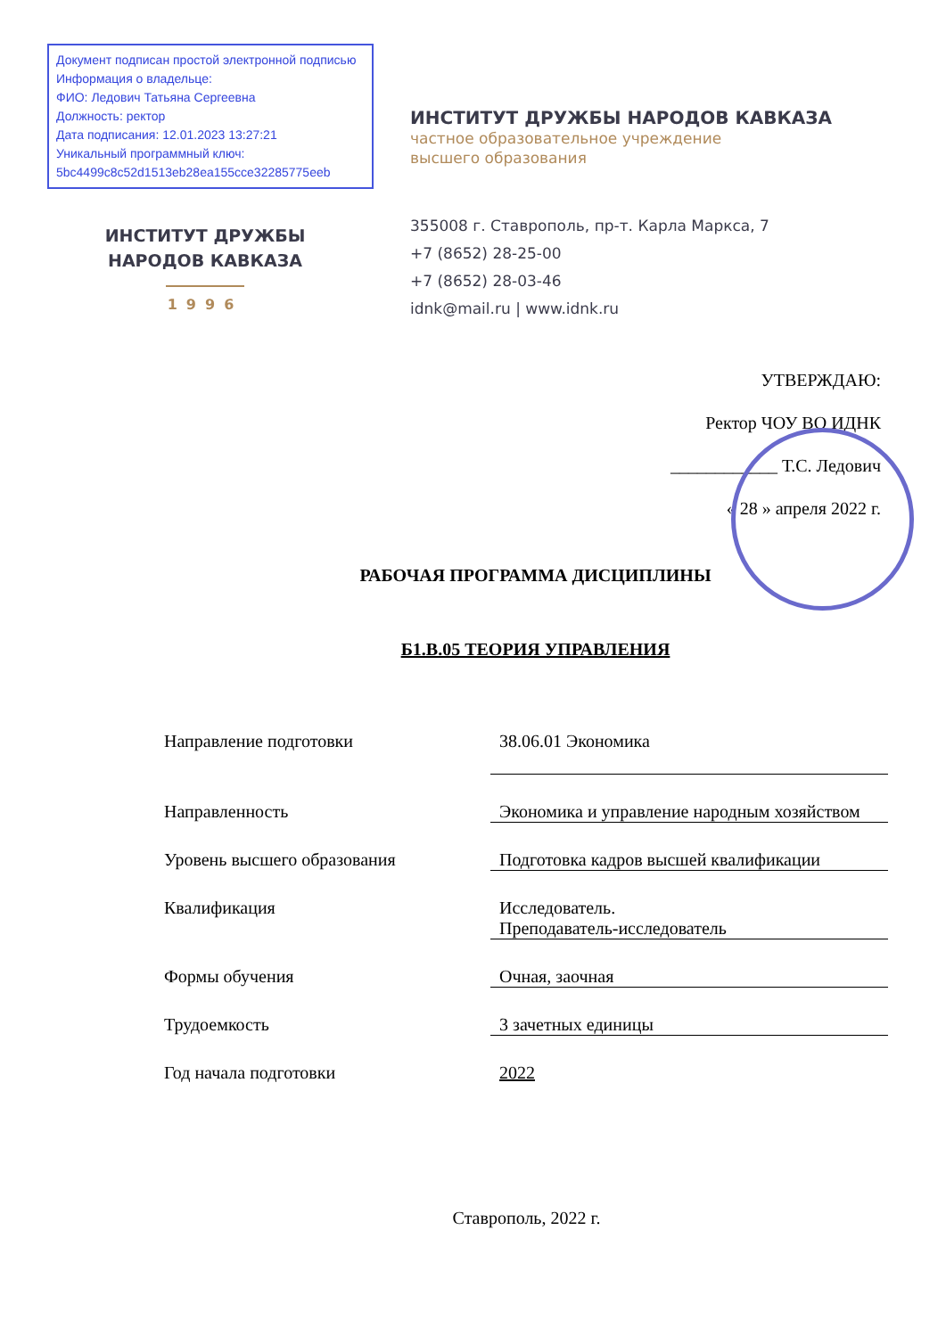Документ подписан простой электронной подписью
Информация о владельце:
ФИО: Ледович Татьяна Сергеевна
Должность: ректор
Дата подписания: 12.01.2023 13:27:21
Уникальный программный ключ:
5bc4499c8c52d1513eb28ea155cce32285775eeb
ИНСТИТУТ ДРУЖБЫ
НАРОДОВ КАВКАЗА
1996
ИНСТИТУТ ДРУЖБЫ НАРОДОВ КАВКАЗА
частное образовательное учреждение
высшего образования
355008 г. Ставрополь, пр-т. Карла Маркса, 7
+7 (8652) 28-25-00
+7 (8652) 28-03-46
idnk@mail.ru | www.idnk.ru
УТВЕРЖДАЮ:
Ректор ЧОУ ВО ИДНК
____________ Т.С. Ледович
« 28 » апреля 2022 г.
РАБОЧАЯ ПРОГРАММА ДИСЦИПЛИНЫ
Б1.В.05 ТЕОРИЯ УПРАВЛЕНИЯ
Направление подготовки 38.06.01 Экономика
Направленность Экономика и управление народным хозяйством
Уровень высшего образования Подготовка кадров высшей квалификации
Квалификация Исследователь.
Преподаватель-исследователь
Формы обучения Очная, заочная
Трудоемкость 3 зачетных единицы
Год начала подготовки 2022
Ставрополь, 2022 г.